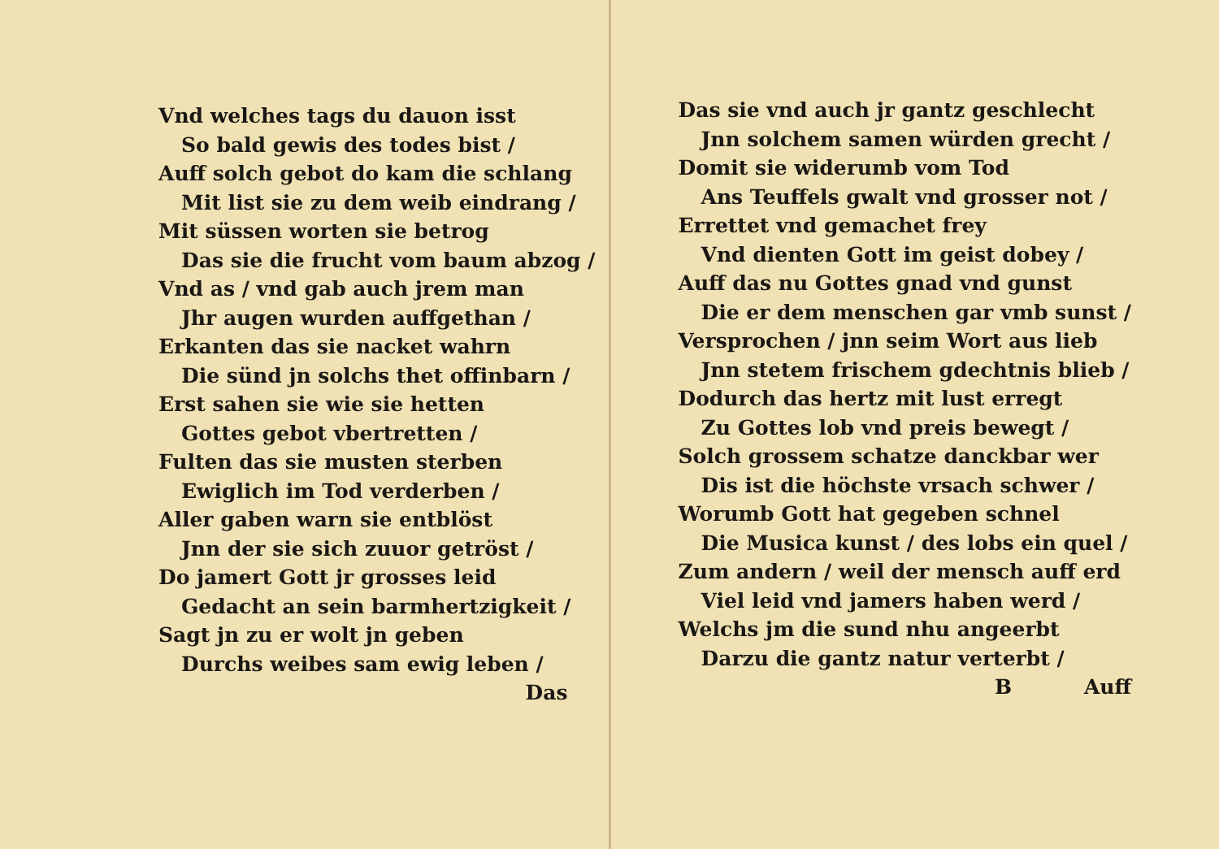Vnd welches tags du dauon isst
So bald gewis des todes bist /
Auff solch gebot do kam die schlang
Mit list sie zu dem weib eindrang /
Mit süssen worten sie betrog
Das sie die frucht vom baum abzog /
Vnd as / vnd gab auch jrem man
Jhr augen wurden auffgethan /
Erkanten das sie nacket wahrn
Die sünd jn solchs thet offinbarn /
Erst sahen sie wie sie hetten
Gottes gebot vbertretten /
Fulten das sie musten sterben
Ewiglich im Tod verderben /
Aller gaben warn sie entblöst
Jnn der sie sich zuuor getröst /
Do jamert Gott jr grosses leid
Gedacht an sein barmhertzigkeit /
Sagt jn zu er wolt jn geben
Durchs weibes sam ewig leben /
Das
Das sie vnd auch jr gantz geschlecht
Jnn solchem samen würden grecht /
Domit sie widerumb vom Tod
Ans Teuffels gwalt vnd grosser not /
Errettet vnd gemachet frey
Vnd dienten Gott im geist dobey /
Auff das nu Gottes gnad vnd gunst
Die er dem menschen gar vmb sunst /
Versprochen / jnn seim Wort aus lieb
Jnn stetem frischem gdechtnis blieb /
Dodurch das hertz mit lust erregt
Zu Gottes lob vnd preis bewegt /
Solch grossem schatze danckbar wer
Dis ist die höchste vrsach schwer /
Worumb Gott hat gegeben schnel
Die Musica kunst / des lobs ein quel /
Zum andern / weil der mensch auff erd
Viel leid vnd jamers haben werd /
Welchs jm die sund nhu angeerbt
Darzu die gantz natur verterbt /
B Auff